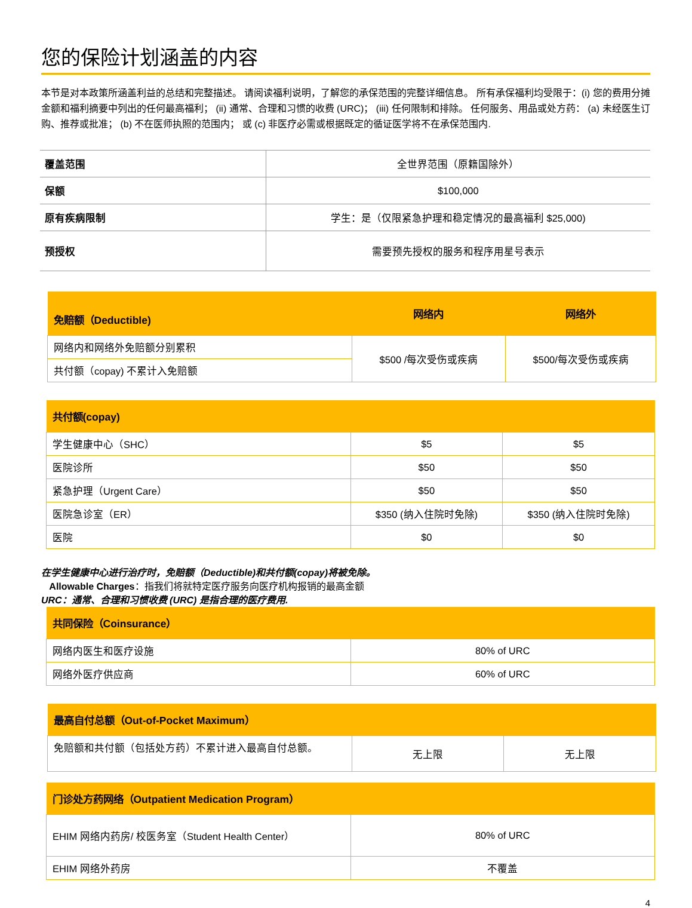您的保险计划涵盖的内容
本节是对本政策所涵盖利益的总结和完整描述。 请阅读福利说明，了解您的承保范围的完整详细信息。 所有承保福利均受限于：(i) 您的费用分摊金额和福利摘要中列出的任何最高福利； (ii) 通常、合理和习惯的收费 (URC)； (iii) 任何限制和排除。 任何服务、用品或处方药： (a) 未经医生订购、推荐或批准； (b) 不在医师执照的范围内； 或 (c) 非医疗必需或根据既定的循证医学将不在承保范围内.
| 覆盖范围 | 全世界范围（原籍国除外） |
| 保额 | $100,000 |
| 原有疾病限制 | 学生：是（仅限紧急护理和稳定情况的最高福利 $25,000) |
| 预授权 | 需要预先授权的服务和程序用星号表示 |
| 免赔额（Deductible) | 网络内 | 网络外 |
| --- | --- | --- |
| 网络内和网络外免赔额分别累积 | $500 /每次受伤或疾病 | $500/每次受伤或疾病 |
| 共付额（copay) 不累计入免赔额 | | |
| 共付额(copay) | | |
| --- | --- | --- |
| 学生健康中心（SHC） | $5 | $5 |
| 医院诊所 | $50 | $50 |
| 紧急护理（Urgent Care） | $50 | $50 |
| 医院急诊室（ER） | $350 (纳入住院时免除) | $350 (纳入住院时免除) |
| 医院 | $0 | $0 |
在学生健康中心进行治疗时，免赔额（Deductible)和共付额(copay)将被免除。
Allowable Charges：指我们将就特定医疗服务向医疗机构报销的最高金额
URC：通常、合理和习惯收费 (URC) 是指合理的医疗费用.
| 共同保险（Coinsurance） | |
| --- | --- |
| 网络内医生和医疗设施 | 80% of URC |
| 网络外医疗供应商 | 60% of URC |
| 最高自付总额（Out-of-Pocket Maximum） | | |
| --- | --- | --- |
| 免赔额和共付额（包括处方药）不累计进入最高自付总额。 | 无上限 | 无上限 |
| 门诊处方药网络（Outpatient Medication Program） | |
| --- | --- |
| EHIM 网络内药房/ 校医务室（Student Health Center） | 80% of URC |
| EHIM 网络外药房 | 不覆盖 |
4